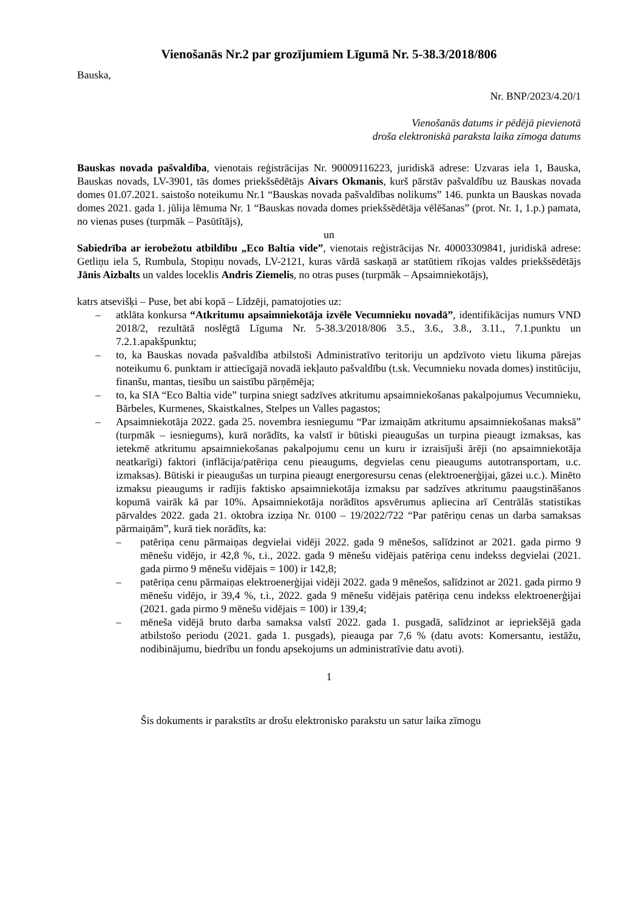Vienošanās Nr.2 par grozījumiem Līgumā Nr. 5-38.3/2018/806
Bauska,
Nr. BNP/2023/4.20/1
Vienošanās datums ir pēdējā pievienotā
droša elektroniskā paraksta laika zīmoga datums
Bauskas novada pašvaldība, vienotais reģistrācijas Nr. 90009116223, juridiskā adrese: Uzvaras iela 1, Bauska, Bauskas novads, LV-3901, tās domes priekšsēdētājs Aivars Okmanis, kurš pārstāv pašvaldību uz Bauskas novada domes 01.07.2021. saistošo noteikumu Nr.1 “Bauskas novada pašvaldības nolikums” 146. punkta un Bauskas novada domes 2021. gada 1. jūlija lēmuma Nr. 1 “Bauskas novada domes priekšsēdētāja vēlēšanas” (prot. Nr. 1, 1.p.) pamata, no vienas puses (turpmāk – Pasūtītājs),
un
Sabiedrība ar ierobežotu atbildību „Eco Baltia vide”, vienotais reģistrācijas Nr. 40003309841, juridiskā adrese: Getliņu iela 5, Rumbula, Stopiņu novads, LV-2121, kuras vārdā saskaņā ar statūtiem rīkojas valdes priekšsēdētājs Jānis Aizbalts un valdes loceklis Andris Ziemelis, no otras puses (turpmāk – Apsaimniekotājs),
katrs atsevišķi – Puse, bet abi kopā – Līdzēji, pamatojoties uz:
– atklāta konkursa “Atkritumu apsaimniekotāja izvēle Vecumnieku novadā”, identifikācijas numurs VND 2018/2, rezultātā noslēgtā Līguma Nr. 5-38.3/2018/806 3.5., 3.6., 3.8., 3.11., 7.1.punktu un 7.2.1.apakšpunktu;
– to, ka Bauskas novada pašvaldība atbilstoši Administratīvo teritoriju un apdzīvoto vietu likuma pārejas noteikumu 6. punktam ir attiecīgajā novadā iekļauto pašvaldību (t.sk. Vecumnieku novada domes) institūciju, finanšu, mantas, tiesību un saistību pārņēmēja;
– to, ka SIA “Eco Baltia vide” turpina sniegt sadzīves atkritumu apsaimniekošanas pakalpojumus Vecumnieku, Bārbeles, Kurmenes, Skaistkalnes, Stelpes un Valles pagastos;
– Apsaimniekotāja 2022. gada 25. novembra iesniegumu “Par izmaiņām atkritumu apsaimniekošanas maksā” (turpmāk – iesniegums), kurā norādīts, ka valstī ir būtiski pieaugušas un turpina pieaugt izmaksas, kas ietekmē atkritumu apsaimniekošanas pakalpojumu cenu un kuru ir izraisījuši ārēji (no apsaimniekotāja neatkarīgi) faktori (inflācija/patēriņa cenu pieaugums, degvielas cenu pieaugums autotransportam, u.c. izmaksas). Būtiski ir pieaugušas un turpina pieaugt energoresursu cenas (elektroenerģijai, gāzei u.c.). Minēto izmaksu pieaugums ir radījis faktisko apsaimniekotāja izmaksu par sadzīves atkritumu paaugstināšanos kopumā vairāk kā par 10%. Apsaimniekotāja norādītos apsvērumus apliecina arī Centrālās statistikas pārvaldes 2022. gada 21. oktobra izziņa Nr. 0100 – 19/2022/722 “Par patēriņu cenas un darba samaksas pārmaiņām”, kurā tiek norādīts, ka:
– patēriņa cenu pārmaiņas degvielai vidēji 2022. gada 9 mēnešos, salīdzinot ar 2021. gada pirmo 9 mēnešu vidējo, ir 42,8 %, t.i., 2022. gada 9 mēnešu vidējais patēriņa cenu indekss degvielai (2021. gada pirmo 9 mēnešu vidējais = 100) ir 142,8;
– patēriņa cenu pārmaiņas elektroenerģijai vidēji 2022. gada 9 mēnešos, salīdzinot ar 2021. gada pirmo 9 mēnešu vidējo, ir 39,4 %, t.i., 2022. gada 9 mēnešu vidējais patēriņa cenu indekss elektroenerģijai (2021. gada pirmo 9 mēnešu vidējais = 100) ir 139,4;
– mēneša vidējā bruto darba samaksa valstī 2022. gada 1. pusgadā, salīdzinot ar iepriekšējā gada atbilstošo periodu (2021. gada 1. pusgads), pieauga par 7,6 % (datu avots: Komersantu, iestāžu, nodibinājumu, biedrību un fondu apsekojums un administratīvie datu avoti).
1
Šis dokuments ir parakstīts ar drošu elektronisko parakstu un satur laika zīmogu